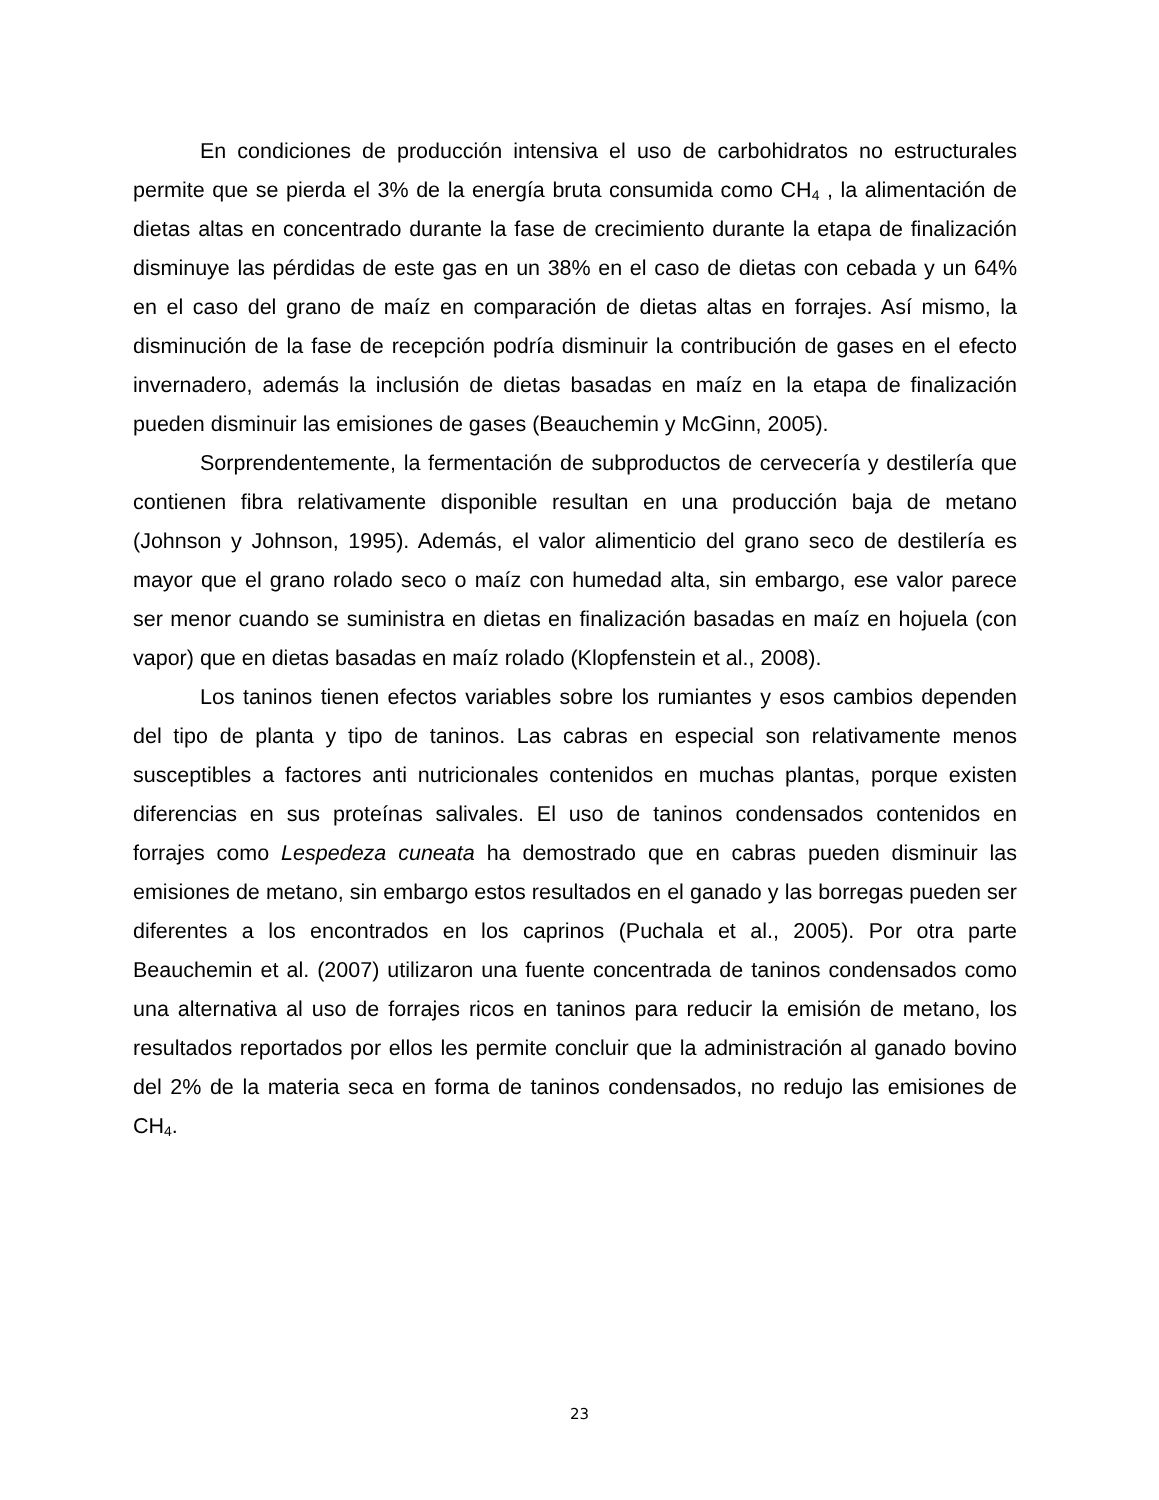En condiciones de producción intensiva el uso de carbohidratos no estructurales permite que se pierda el 3% de la energía bruta consumida como CH<sub>4</sub> , la alimentación de dietas altas en concentrado durante la fase de crecimiento durante la etapa de finalización disminuye las pérdidas de este gas en un 38% en el caso de dietas con cebada y un 64% en el caso del grano de maíz en comparación de dietas altas en forrajes. Así mismo, la disminución de la fase de recepción podría disminuir la contribución de gases en el efecto invernadero, además la inclusión de dietas basadas en maíz en la etapa de finalización pueden disminuir las emisiones de gases (Beauchemin y McGinn, 2005).
Sorprendentemente, la fermentación de subproductos de cervecería y destilería que contienen fibra relativamente disponible resultan en una producción baja de metano (Johnson y Johnson, 1995). Además, el valor alimenticio del grano seco de destilería es mayor que el grano rolado seco o maíz con humedad alta, sin embargo, ese valor parece ser menor cuando se suministra en dietas en finalización basadas en maíz en hojuela (con vapor) que en dietas basadas en maíz rolado (Klopfenstein et al., 2008).
Los taninos tienen efectos variables sobre los rumiantes y esos cambios dependen del tipo de planta y tipo de taninos. Las cabras en especial son relativamente menos susceptibles a factores anti nutricionales contenidos en muchas plantas, porque existen diferencias en sus proteínas salivales. El uso de taninos condensados contenidos en forrajes como Lespedeza cuneata ha demostrado que en cabras pueden disminuir las emisiones de metano, sin embargo estos resultados en el ganado y las borregas pueden ser diferentes a los encontrados en los caprinos (Puchala et al., 2005). Por otra parte Beauchemin et al. (2007) utilizaron una fuente concentrada de taninos condensados como una alternativa al uso de forrajes ricos en taninos para reducir la emisión de metano, los resultados reportados por ellos les permite concluir que la administración al ganado bovino del 2% de la materia seca en forma de taninos condensados, no redujo las emisiones de CH<sub>4</sub>.
23